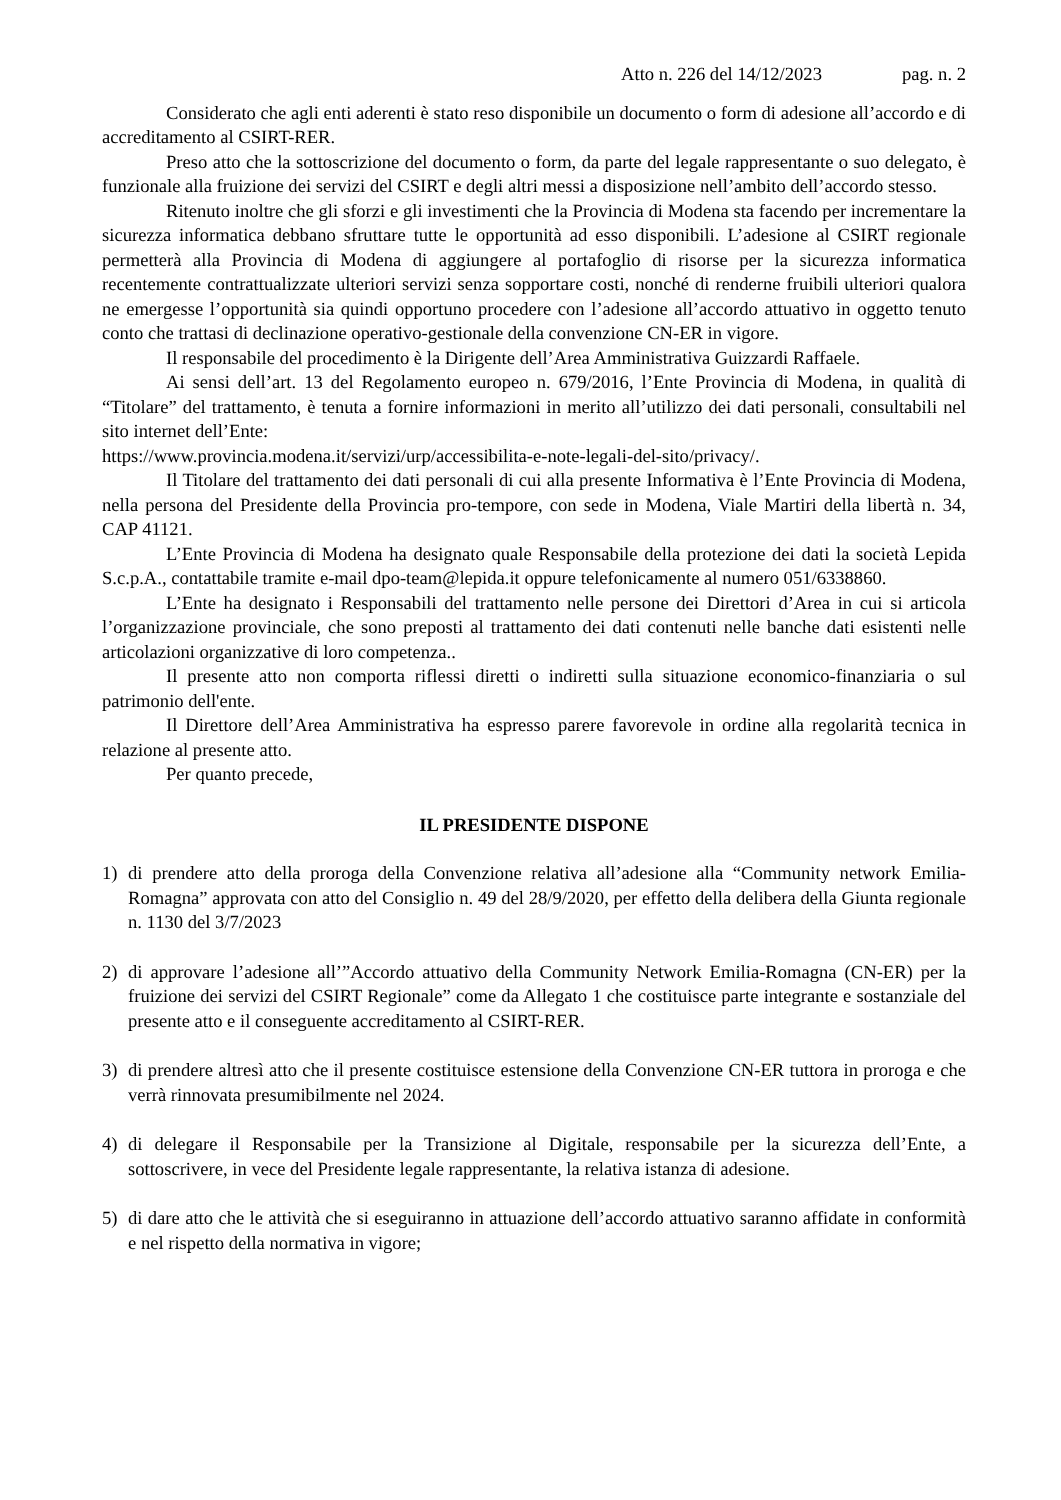Atto n. 226 del 14/12/2023 pag. n. 2
Considerato che agli enti aderenti è stato reso disponibile un documento o form di adesione all’accordo e di accreditamento al CSIRT-RER.
Preso atto che la sottoscrizione del documento o form, da parte del legale rappresentante o suo delegato, è funzionale alla fruizione dei servizi del CSIRT e degli altri messi a disposizione nell’ambito dell’accordo stesso.
Ritenuto inoltre che gli sforzi e gli investimenti che la Provincia di Modena sta facendo per incrementare la sicurezza informatica debbano sfruttare tutte le opportunità ad esso disponibili. L’adesione al CSIRT regionale permetterà alla Provincia di Modena di aggiungere al portafoglio di risorse per la sicurezza informatica recentemente contrattualizzate ulteriori servizi senza sopportare costi, nonché di renderne fruibili ulteriori qualora ne emergesse l’opportunità sia quindi opportuno procedere con l’adesione all’accordo attuativo in oggetto tenuto conto che trattasi di declinazione operativo-gestionale della convenzione CN-ER in vigore.
Il responsabile del procedimento è la Dirigente dell’Area Amministrativa Guizzardi Raffaele.
Ai sensi dell’art. 13 del Regolamento europeo n. 679/2016, l’Ente Provincia di Modena, in qualità di “Titolare” del trattamento, è tenuta a fornire informazioni in merito all’utilizzo dei dati personali, consultabili nel sito internet dell’Ente:
https://www.provincia.modena.it/servizi/urp/accessibilita-e-note-legali-del-sito/privacy/.
Il Titolare del trattamento dei dati personali di cui alla presente Informativa è l’Ente Provincia di Modena, nella persona del Presidente della Provincia pro-tempore, con sede in Modena, Viale Martiri della libertà n. 34, CAP 41121.
L’Ente Provincia di Modena ha designato quale Responsabile della protezione dei dati la società Lepida S.c.p.A., contattabile tramite e-mail dpo-team@lepida.it oppure telefonicamente al numero 051/6338860.
L’Ente ha designato i Responsabili del trattamento nelle persone dei Direttori d’Area in cui si articola l’organizzazione provinciale, che sono preposti al trattamento dei dati contenuti nelle banche dati esistenti nelle articolazioni organizzative di loro competenza..
Il presente atto non comporta riflessi diretti o indiretti sulla situazione economico-finanziaria o sul patrimonio dell'ente.
Il Direttore dell’Area Amministrativa ha espresso parere favorevole in ordine alla regolarità tecnica in relazione al presente atto.
Per quanto precede,
IL PRESIDENTE DISPONE
1) di prendere atto della proroga della Convenzione relativa all’adesione alla “Community network Emilia-Romagna” approvata con atto del Consiglio n. 49 del 28/9/2020, per effetto della delibera della Giunta regionale n. 1130 del 3/7/2023
2) di approvare l’adesione all’”Accordo attuativo della Community Network Emilia-Romagna (CN-ER) per la fruizione dei servizi del CSIRT Regionale” come da Allegato 1 che costituisce parte integrante e sostanziale del presente atto e il conseguente accreditamento al CSIRT-RER.
3) di prendere altresì atto che il presente costituisce estensione della Convenzione CN-ER tuttora in proroga e che verrà rinnovata presumibilmente nel 2024.
4) di delegare il Responsabile per la Transizione al Digitale, responsabile per la sicurezza dell’Ente, a sottoscrivere, in vece del Presidente legale rappresentante, la relativa istanza di adesione.
5) di dare atto che le attività che si eseguiranno in attuazione dell’accordo attuativo saranno affidate in conformità e nel rispetto della normativa in vigore;